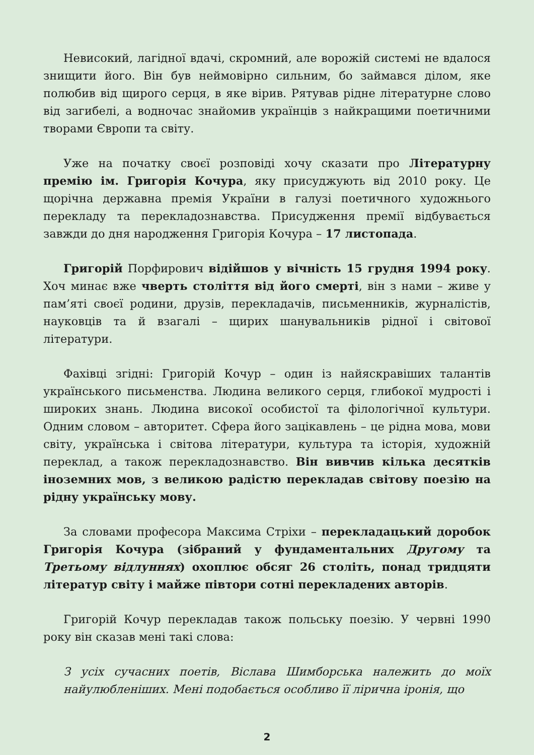Невисокий, лагідної вдачі, скромний, але ворожій системі не вдалося знищити його. Він був неймовірно сильним, бо займався ділом, яке полюбив від щирого серця, в яке вірив. Рятував рідне літературне слово від загибелі, а водночас знайомив українців з найкращими поетичними творами Європи та світу.
Уже на початку своєї розповіді хочу сказати про Літературну премію ім. Григорія Кочура, яку присуджують від 2010 року. Це щорічна державна премія України в галузі поетичного художнього перекладу та перекладознавства. Присудження премії відбувається завжди до дня народження Григорія Кочура – 17 листопада.
Григорій Порфирович відійшов у вічність 15 грудня 1994 року. Хоч минає вже чверть століття від його смерті, він з нами – живе у пам’яті своєї родини, друзів, перекладачів, письменників, журналістів, науковців та й взагалі – щирих шанувальників рідної і світової літератури.
Фахівці згідні: Григорій Кочур – один із найяскравіших талантів українського письменства. Людина великого серця, глибокої мудрості і широких знань. Людина високої особистої та філологічної культури. Одним словом – авторитет. Сфера його зацікавлень – це рідна мова, мови світу, українська і світова літератури, культура та історія, художній переклад, а також перекладознавство. Він вивчив кілька десятків іноземних мов, з великою радістю перекладав світову поезію на рідну українську мову.
За словами професора Максима Стріхи – перекладацький доробок Григорія Кочура (зібраний у фундаментальних Другому та Третьому відлуннях) охоплює обсяг 26 століть, понад тридцяти літератур світу і майже півтори сотні перекладених авторів.
Григорій Кочур перекладав також польську поезію. У червні 1990 року він сказав мені такі слова:
З усіх сучасних поетів, Віслава Шимборська належить до моїх найулюбленіших. Мені подобається особливо її лірична іронія, що
2